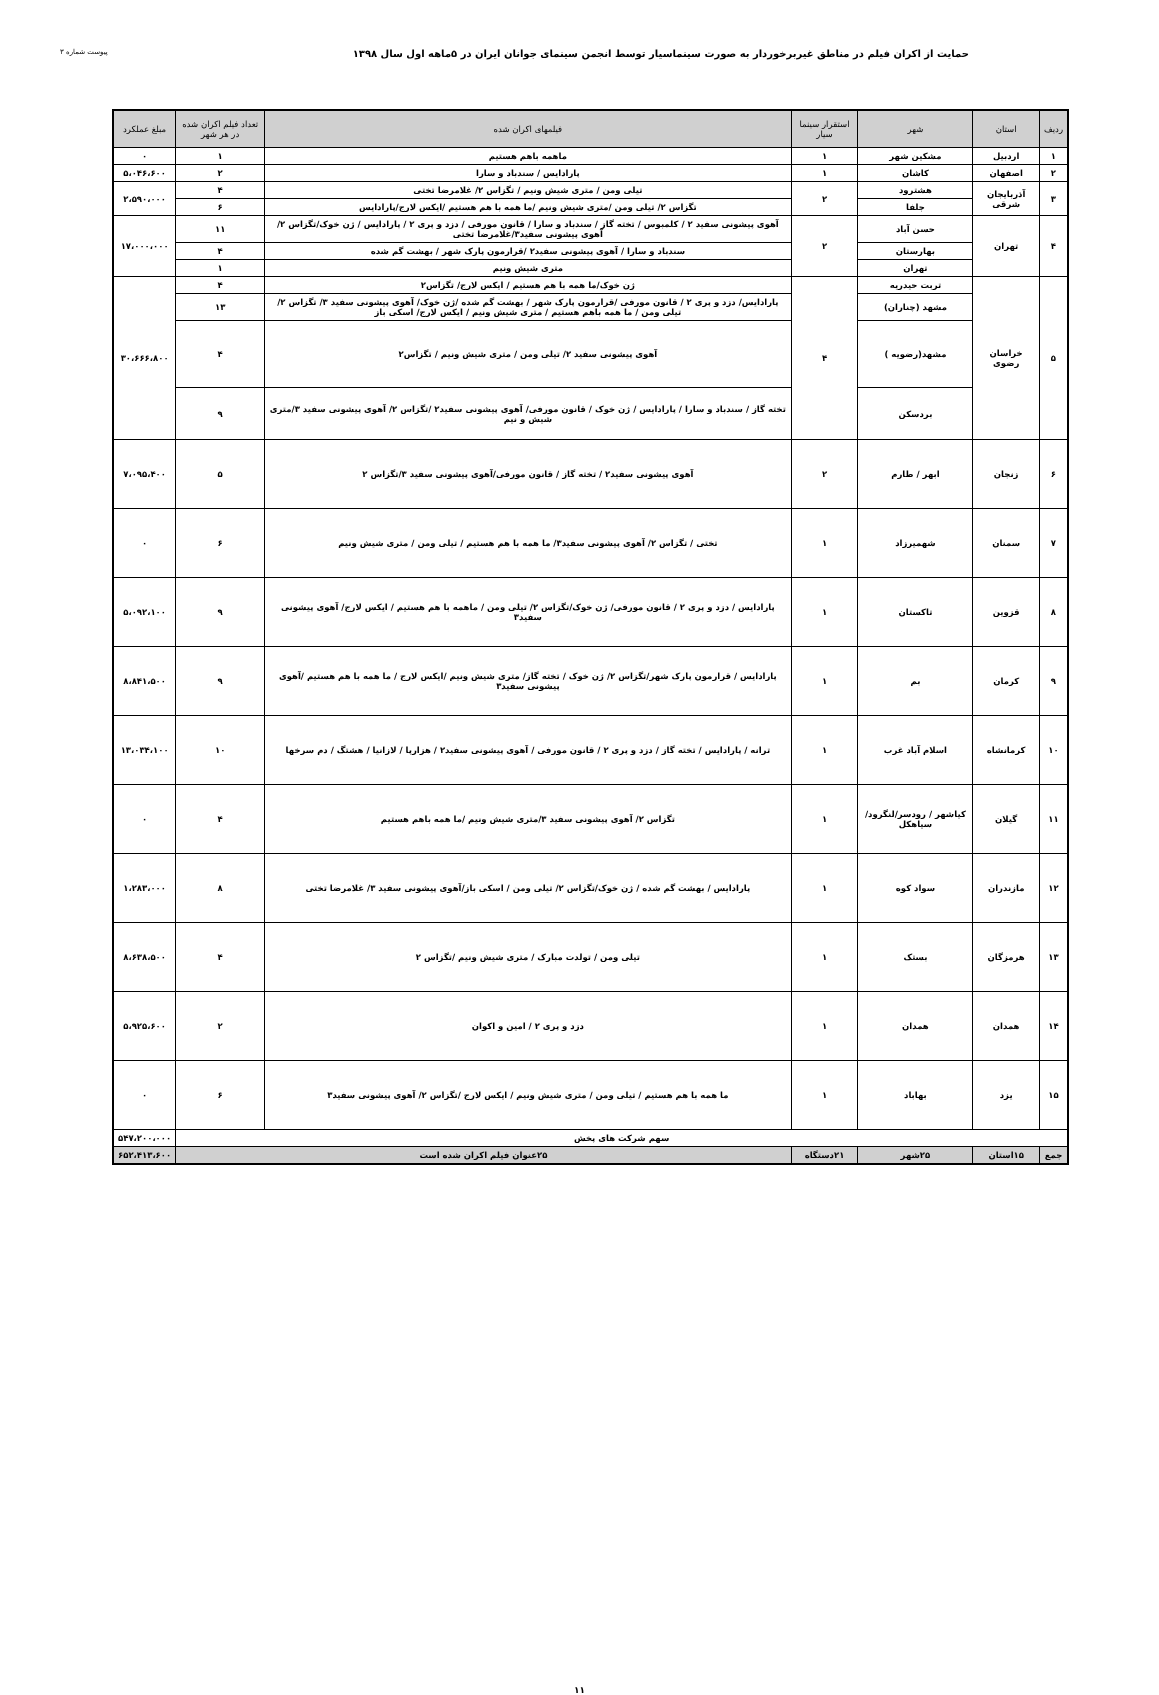حمایت از اکران فیلم در مناطق غیربرخوردار به صورت سینماسیار توسط انجمن سینمای جوانان ایران در ۵ماهه اول سال ۱۳۹۸
پیوست شماره ۳
| ردیف | استان | شهر | استقرار سینما سیار | فیلمهای اکران شده | تعداد فیلم اکران شده در هر شهر | مبلغ عملکرد |
| --- | --- | --- | --- | --- | --- | --- |
| ۱ | اردبیل | مشکین شهر | ۱ | ماهمه باهم هستیم | ۱ | ۰ |
| ۲ | اصفهان | کاشان | ۱ | پارادایس / سندباد و سارا | ۲ | ۵،۰۴۶،۶۰۰ |
| ۳ | آذربایجان شرقی | هشترود | ۲ | تیلی ومن / متری شیش ونیم / تگزاس ۲/ غلامرضا تختی | ۴ | ۲،۵۹۰،۰۰۰ |
| | | جلفا | | تگزاس ۲/ تیلی ومن /متری شیش ونیم /ما همه با هم هستیم /ایکس لارج/پارادایس | ۶ | |
| ۴ | تهران | حسن آباد | ۲ | آهوی پیشونی سفید ۲ / کلمبوس / تخته گاز / سندباد و سارا / قانون مورفی / دزد و پری ۲ / پارادایس / ژن خوک/تگزاس ۲/ آهوی پیشونی سفید۳/غلامرضا تختی | ۱۱ | ۱۷،۰۰۰،۰۰۰ |
| | | بهارستان | | سندباد و سارا / آهوی پیشونی سفید۲ /قرارمون پارک شهر / بهشت گم شده | ۴ | |
| | | تهران | | متری شیش ونیم | ۱ | |
| ۵ | خراسان رضوی | تربت حیدریه | ۴ | ژن خوک/ما همه با هم هستیم / ایکس لارج/ تگزاس۲ | ۴ | ۳۰،۶۶۶،۸۰۰ |
| | | مشهد (چناران) | | پارادایس/ دزد و پری ۲ / قانون مورفی /قرارمون پارک شهر / بهشت گم شده /ژن خوک/ آهوی پیشونی سفید ۳/ تگزاس ۲/ تیلی ومن / ما همه باهم هستیم / متری شیش ونیم / ایکس لارج/ اسکی باز | ۱۳ | |
| | | مشهد(رضویه ) | | آهوی پیشونی سفید ۲/ تیلی ومن / متری شیش ونیم / تگزاس۲ | ۴ | |
| | | بردسکن | | تخته گاز / سندباد و سارا / پارادایس / ژن خوک / قانون مورفی/ آهوی پیشونی سفید۲ /تگزاس ۲/ آهوی پیشونی سفید ۳/متری شیش و نیم | ۹ | |
| ۶ | زنجان | ابهر / طارم | ۲ | آهوی پیشونی سفید۲ / تخته گاز / قانون مورفی/آهوی پیشونی سفید ۳/تگزاس ۲ | ۵ | ۷،۰۹۵،۴۰۰ |
| ۷ | سمنان | شهمیرزاد | ۱ | تختی / تگزاس ۲/ آهوی پیشونی سفید۳/ ما همه با هم هستیم / تیلی ومن / متری شیش ونیم | ۶ | ۰ |
| ۸ | قزوین | تاکستان | ۱ | پارادایس / دزد و پری ۲ / قانون مورفی/ ژن خوک/تگزاس ۲/ تیلی ومن / ماهمه با هم هستیم / ایکس لارج/ آهوی پیشونی سفید۳ | ۹ | ۵،۰۹۲،۱۰۰ |
| ۹ | کرمان | بم | ۱ | پارادایس / قرارمون پارک شهر/تگزاس ۲/ ژن خوک / تخته گاز/ متری شیش ونیم /ایکس لارج / ما همه با هم هستیم /آهوی پیشونی سفید۳ | ۹ | ۸،۸۴۱،۵۰۰ |
| ۱۰ | کرمانشاه | اسلام آباد غرب | ۱ | ترانه / پارادایس / تخته گاز / دزد و پری ۲ / قانون مورفی / آهوی پیشونی سفید۲ / هزارپا / لازانیا / هشتگ / دم سرخها | ۱۰ | ۱۳،۰۳۴،۱۰۰ |
| ۱۱ | گیلان | کیاشهر / رودسر/لنگرود/ سیاهکل | ۱ | تگزاس ۲/ آهوی پیشونی سفید ۳/متری شیش ونیم /ما همه باهم هستیم | ۴ | ۰ |
| ۱۲ | مازندران | سواد کوه | ۱ | پارادایس / بهشت گم شده / ژن خوک/تگزاس ۲/ تیلی ومن / اسکی باز/آهوی پیشونی سفید ۳/ غلامرضا تختی | ۸ | ۱،۲۸۳،۰۰۰ |
| ۱۳ | هرمزگان | بستک | ۱ | تیلی ومن / تولدت مبارک / متری شیش ونیم /تگزاس ۲ | ۴ | ۸،۶۳۸،۵۰۰ |
| ۱۴ | همدان | همدان | ۱ | دزد و پری ۲ / امین و اکوان | ۲ | ۵،۹۲۵،۶۰۰ |
| ۱۵ | یزد | بهاباد | ۱ | ما همه با هم هستیم / تیلی ومن / متری شیش ونیم / ایکس لارج /تگزاس ۲/ آهوی پیشونی سفید۳ | ۶ | ۰ |
| سهم شرکت های پخش | | | | | | ۵۴۷،۲۰۰،۰۰۰ |
| جمع | ۱۵استان | ۲۵شهر | ۲۱دستگاه | ۲۵عنوان فیلم اکران شده است | | ۶۵۲،۴۱۳،۶۰۰ |
۱۱